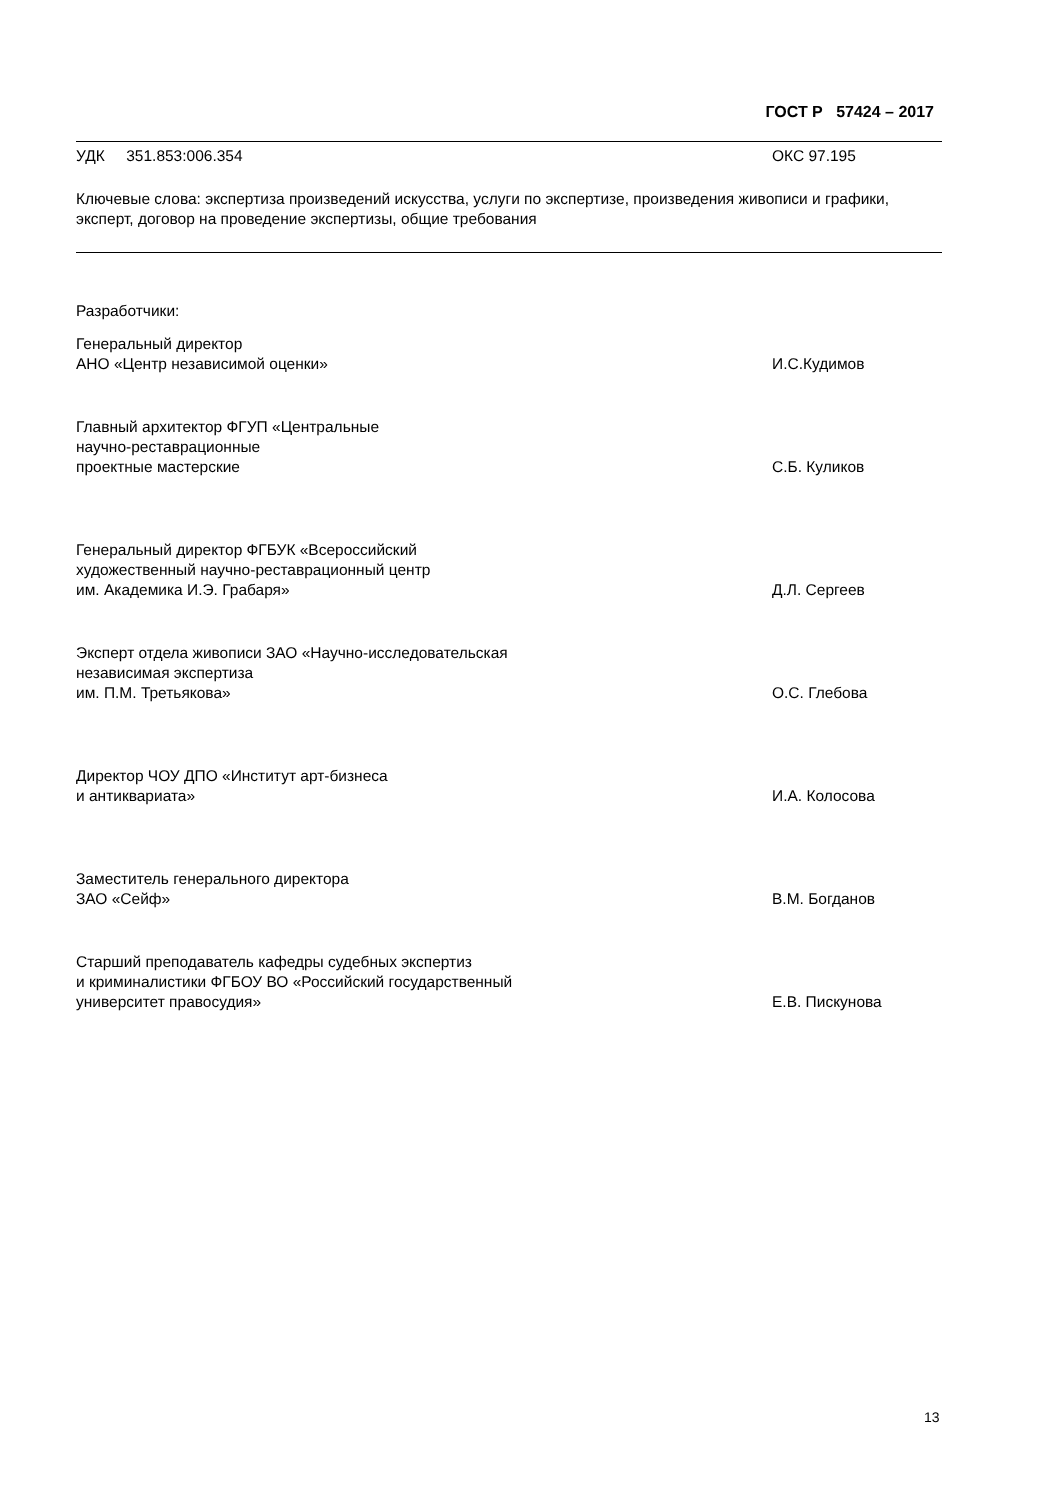ГОСТ Р 57424 – 2017
УДК 351.853:006.354 ОКС 97.195
Ключевые слова: экспертиза произведений искусства, услуги по экспертизе, произведения живописи и графики, эксперт, договор на проведение экспертизы, общие требования
Разработчики:
Генеральный директор
АНО «Центр независимой оценки»
И.С.Кудимов
Главный архитектор ФГУП «Центральные
научно-реставрационные
проектные мастерские
С.Б. Куликов
Генеральный директор ФГБУК «Всероссийский
художественный научно-реставрационный центр
им. Академика И.Э. Грабаря»
Д.Л. Сергеев
Эксперт отдела живописи ЗАО «Научно-исследовательская
независимая экспертиза
им. П.М. Третьякова»
О.С. Глебова
Директор ЧОУ ДПО «Институт арт-бизнеса
и антиквариата»
И.А. Колосова
Заместитель генерального директора
ЗАО «Сейф»
В.М. Богданов
Старший преподаватель кафедры судебных экспертиз
и криминалистики ФГБОУ ВО «Российский государственный
университет правосудия»
Е.В. Пискунова
13